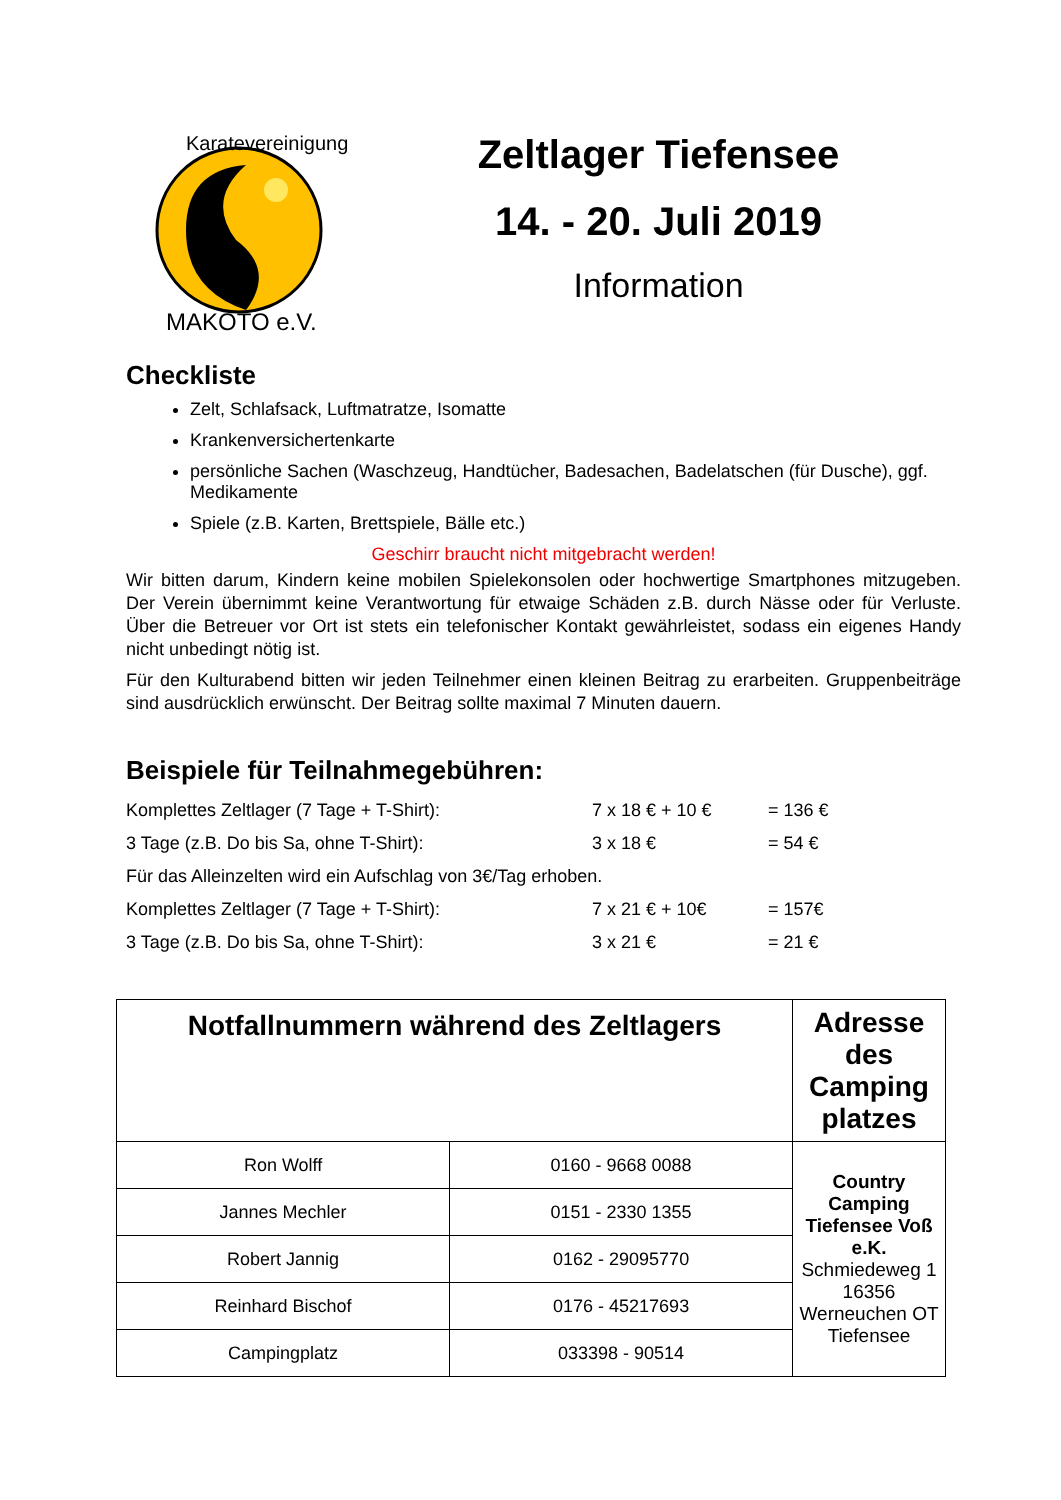Karatevereinigung
MAKOTO e.V.
Zeltlager Tiefensee
14. - 20. Juli 2019
Information
Checkliste
Zelt, Schlafsack, Luftmatratze, Isomatte
Krankenversichertenkarte
persönliche Sachen (Waschzeug, Handtücher, Badesachen, Badelatschen (für Dusche), ggf. Medikamente
Spiele (z.B. Karten, Brettspiele, Bälle etc.)
Geschirr braucht nicht mitgebracht werden!
Wir bitten darum, Kindern keine mobilen Spielekonsolen oder hochwertige Smartphones mitzugeben. Der Verein übernimmt keine Verantwortung für etwaige Schäden z.B. durch Nässe oder für Verluste. Über die Betreuer vor Ort ist stets ein telefonischer Kontakt gewährleistet, sodass ein eigenes Handy nicht unbedingt nötig ist.
Für den Kulturabend bitten wir jeden Teilnehmer einen kleinen Beitrag zu erarbeiten. Gruppenbeiträge sind ausdrücklich erwünscht. Der Beitrag sollte maximal 7 Minuten dauern.
Beispiele für Teilnahmegebühren:
| Komplettes Zeltlager (7 Tage + T-Shirt): | 7 x 18 € + 10 € | = 136 € |
| 3 Tage (z.B. Do bis Sa, ohne T-Shirt): | 3 x 18 € | = 54 € |
| Für das Alleinzelten wird ein Aufschlag von 3€/Tag erhoben. | | |
| Komplettes Zeltlager (7 Tage + T-Shirt): | 7 x 21 € + 10€ | = 157€ |
| 3 Tage (z.B. Do bis Sa, ohne T-Shirt): | 3 x 21 € | = 21 € |
| Notfallnummern während des Zeltlagers | | Adresse des Camping platzes |
| --- | --- | --- |
| Ron Wolff | 0160 - 9668 0088 | Country Camping Tiefensee Voß e.K. Schmiedeweg 1 16356 Werneuchen OT Tiefensee |
| Jannes Mechler | 0151 - 2330 1355 | |
| Robert Jannig | 0162 - 29095770 | |
| Reinhard Bischof | 0176 - 45217693 | |
| Campingplatz | 033398 - 90514 | |